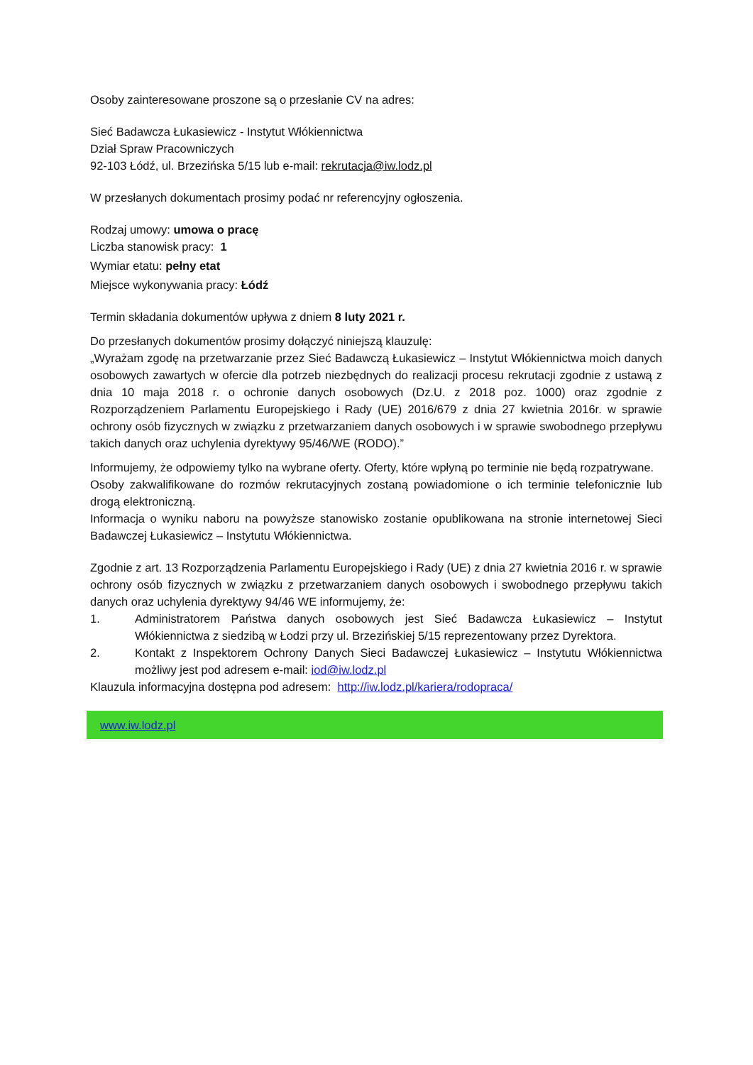Osoby zainteresowane proszone są o przesłanie CV na adres:
Sieć Badawcza Łukasiewicz - Instytut Włókiennictwa
Dział Spraw Pracowniczych
92-103 Łódź, ul. Brzezińska 5/15 lub e-mail: rekrutacja@iw.lodz.pl
W przesłanych dokumentach prosimy podać nr referencyjny ogłoszenia.
Rodzaj umowy: umowa o pracę
Liczba stanowisk pracy: 1
Wymiar etatu: pełny etat
Miejsce wykonywania pracy: Łódź
Termin składania dokumentów upływa z dniem 8 luty 2021 r.
Do przesłanych dokumentów prosimy dołączyć niniejszą klauzulę:
„Wyrażam zgodę na przetwarzanie przez Sieć Badawczą Łukasiewicz – Instytut Włókiennictwa moich danych osobowych zawartych w ofercie dla potrzeb niezbędnych do realizacji procesu rekrutacji zgodnie z ustawą z dnia 10 maja 2018 r. o ochronie danych osobowych (Dz.U. z 2018 poz. 1000) oraz zgodnie z Rozporządzeniem Parlamentu Europejskiego i Rady (UE) 2016/679 z dnia 27 kwietnia 2016r. w sprawie ochrony osób fizycznych w związku z przetwarzaniem danych osobowych i w sprawie swobodnego przepływu takich danych oraz uchylenia dyrektywy 95/46/WE (RODO).”
Informujemy, że odpowiemy tylko na wybrane oferty. Oferty, które wpłyną po terminie nie będą rozpatrywane.
Osoby zakwalifikowane do rozmów rekrutacyjnych zostaną powiadomione o ich terminie telefonicznie lub drogą elektroniczną.
Informacja o wyniku naboru na powyższe stanowisko zostanie opublikowana na stronie internetowej Sieci Badawczej Łukasiewicz – Instytutu Włókiennictwa.
Zgodnie z art. 13 Rozporządzenia Parlamentu Europejskiego i Rady (UE) z dnia 27 kwietnia 2016 r. w sprawie ochrony osób fizycznych w związku z przetwarzaniem danych osobowych i swobodnego przepływu takich danych oraz uchylenia dyrektywy 94/46 WE informujemy, że:
1. Administratorem Państwa danych osobowych jest Sieć Badawcza Łukasiewicz – Instytut Włókiennictwa z siedzibą w Łodzi przy ul. Brzezińskiej 5/15 reprezentowany przez Dyrektora.
2. Kontakt z Inspektorem Ochrony Danych Sieci Badawczej Łukasiewicz – Instytutu Włókiennictwa możliwy jest pod adresem e-mail: iod@iw.lodz.pl
Klauzula informacyjna dostępna pod adresem: http://iw.lodz.pl/kariera/rodopraca/
www.iw.lodz.pl